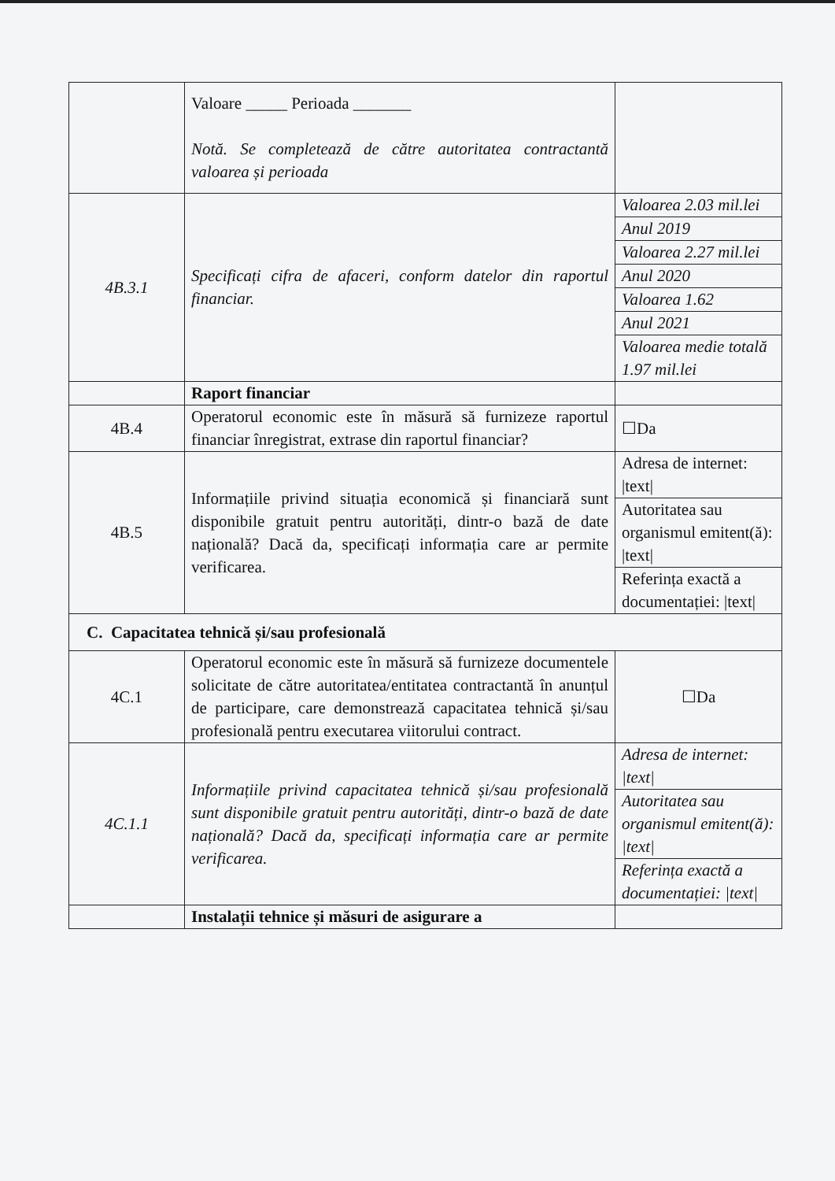| | Valoare _____ Perioada _______ Notă. Se completează de către autoritatea contractantă valoarea și perioada | |
| 4B.3.1 | Specificați cifra de afaceri, conform datelor din raportul financiar. | Valoarea 2.03 mil.lei |
| | | Anul 2019 |
| | | Valoarea 2.27 mil.lei |
| | | Anul 2020 |
| | | Valoarea 1.62 |
| | | Anul 2021 |
| | | Valoarea medie totală 1.97 mil.lei |
| | Raport financiar | |
| 4B.4 | Operatorul economic este în măsură să furnizeze raportul financiar înregistrat, extrase din raportul financiar? | ☐Da |
| 4B.5 | Informațiile privind situația economică și financiară sunt disponibile gratuit pentru autorități, dintr-o bază de date națională? Dacă da, specificați informația care ar permite verificarea. | Adresa de internet: /text/ |
| | | Autoritatea sau organismul emitent(ă): /text/ |
| | | Referința exactă a documentației: /text/ |
| C. Capacitatea tehnică și/sau profesională | | |
| 4C.1 | Operatorul economic este în măsură să furnizeze documentele solicitate de către autoritatea/entitatea contractantă în anunțul de participare, care demonstrează capacitatea tehnică și/sau profesională pentru executarea viitorului contract. | ☐Da |
| 4C.1.1 | Informațiile privind capacitatea tehnică și/sau profesională sunt disponibile gratuit pentru autorități, dintr-o bază de date națională? Dacă da, specificați informația care ar permite verificarea. | Adresa de internet: /text/ |
| | | Autoritatea sau organismul emitent(ă): /text/ |
| | | Referința exactă a documentației: /text/ |
| | Instalații tehnice și măsuri de asigurare a | |